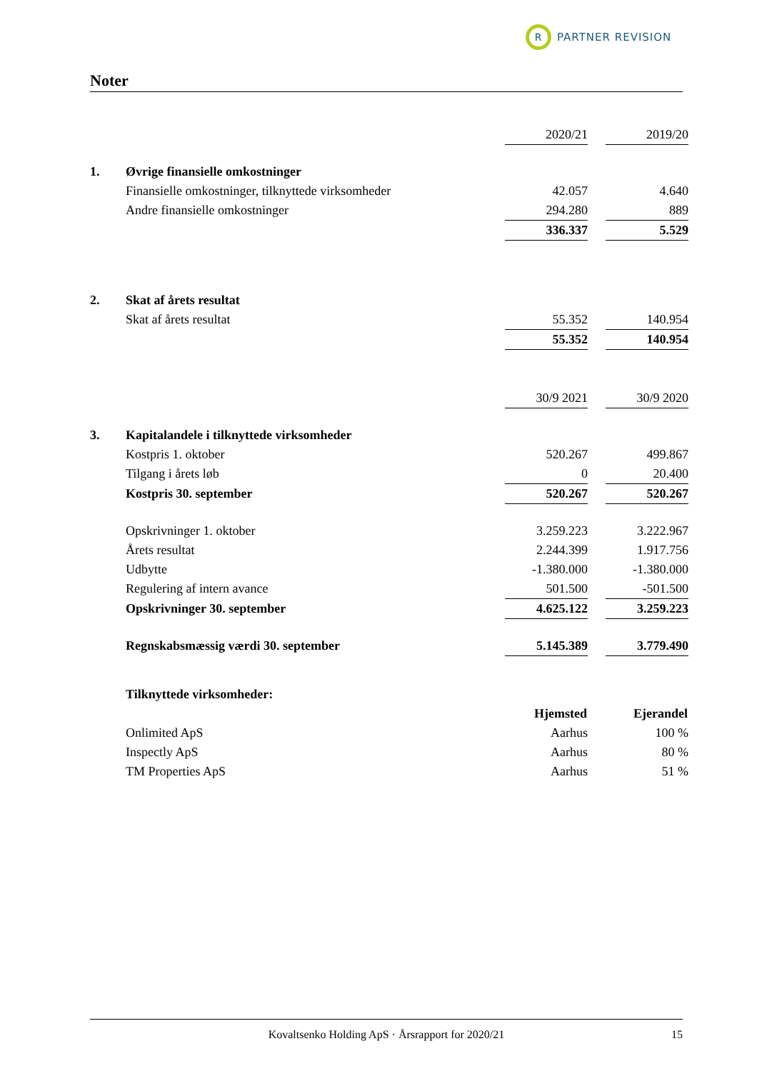R
PARTNER REVISION
Noter
| | | 2020/21 | | 2019/20 |
| 1. | Øvrige finansielle omkostninger | | | |
| | Finansielle omkostninger, tilknyttede virksomheder | 42.057 | | 4.640 |
| | Andre finansielle omkostninger | 294.280 | | 889 |
| | | 336.337 | | 5.529 |
| 2. | Skat af årets resultat | | | |
| | Skat af årets resultat | 55.352 | | 140.954 |
| | | 55.352 | | 140.954 |
| | | 30/9 2021 | | 30/9 2020 |
| 3. | Kapitalandele i tilknyttede virksomheder | | | |
| | Kostpris 1. oktober | 520.267 | | 499.867 |
| | Tilgang i årets løb | 0 | | 20.400 |
| | Kostpris 30. september | 520.267 | | 520.267 |
| | Opskrivninger 1. oktober | 3.259.223 | | 3.222.967 |
| | Årets resultat | 2.244.399 | | 1.917.756 |
| | Udbytte | -1.380.000 | | -1.380.000 |
| | Regulering af intern avance | 501.500 | | -501.500 |
| | Opskrivninger 30. september | 4.625.122 | | 3.259.223 |
| | Regnskabsmæssig værdi 30. september | 5.145.389 | | 3.779.490 |
| | Tilknyttede virksomheder: | | | |
| | | Hjemsted | | Ejerandel |
| | Onlimited ApS | Aarhus | | 100 % |
| | Inspectly ApS | Aarhus | | 80 % |
| | TM Properties ApS | Aarhus | | 51 % |
Kovaltsenko Holding ApS · Årsrapport for 2020/21 15